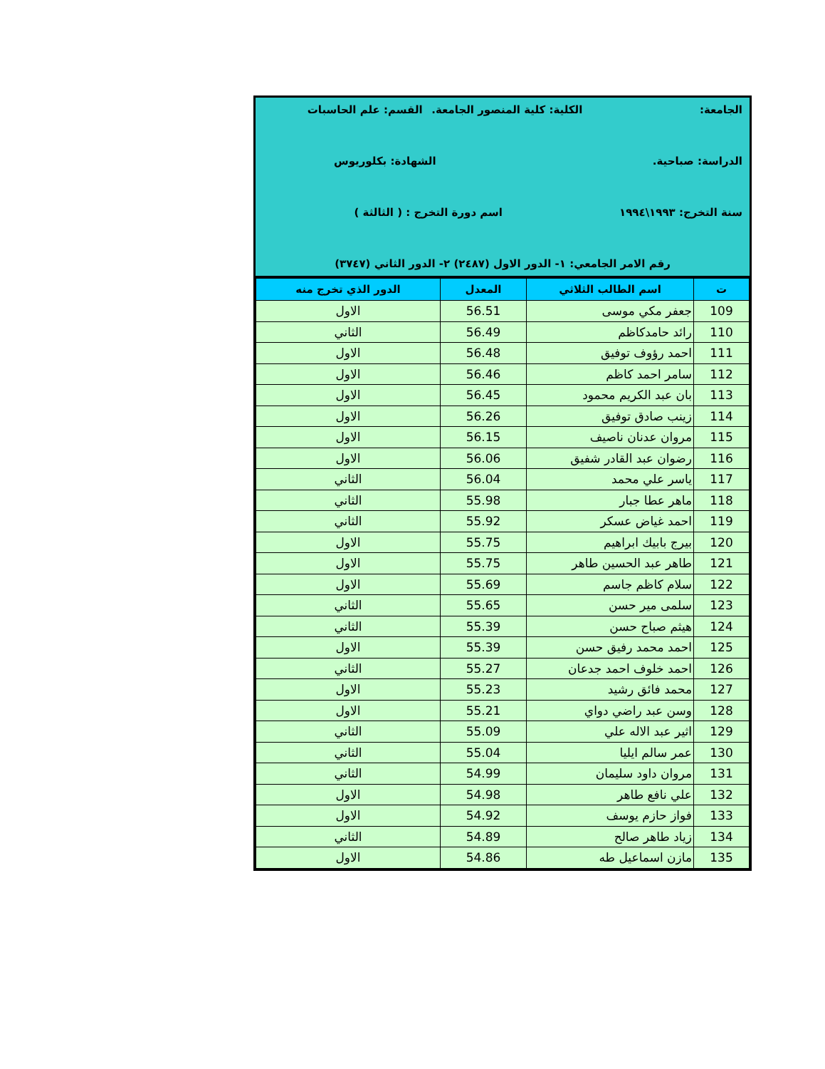الجامعة: الكلية: كلية المنصور الجامعة. القسم: علم الحاسبات
الدراسة: صباحية. الشهادة: بكلوريوس
سنة التخرج: ١٩٩٣\١٩٩٤ اسم دورة التخرج : ( الثالثة )
رقم الامر الجامعي: ١- الدور الاول (٢٤٨٧) ٢- الدور الثاني (٣٧٤٧)
| ت | اسم الطالب الثلاثي | المعدل | الدور الذي تخرج منه |
| --- | --- | --- | --- |
| 109 | جعفر مكي موسى | 56.51 | الاول |
| 110 | رائد حامدكاظم | 56.49 | الثاني |
| 111 | احمد رؤوف توفيق | 56.48 | الاول |
| 112 | سامر احمد كاظم | 56.46 | الاول |
| 113 | بان عبد الكريم محمود | 56.45 | الاول |
| 114 | زينب صادق توفيق | 56.26 | الاول |
| 115 | مروان عدنان ناصيف | 56.15 | الاول |
| 116 | رضوان عبد القادر شفيق | 56.06 | الاول |
| 117 | ياسر علي محمد | 56.04 | الثاني |
| 118 | ماهر عطا جبار | 55.98 | الثاني |
| 119 | احمد غياض عسكر | 55.92 | الثاني |
| 120 | بيرج بابيك ابراهيم | 55.75 | الاول |
| 121 | طاهر عبد الحسين طاهر | 55.75 | الاول |
| 122 | سلام كاظم جاسم | 55.69 | الاول |
| 123 | سلمى مير حسن | 55.65 | الثاني |
| 124 | هيثم صباح حسن | 55.39 | الثاني |
| 125 | احمد محمد رفيق حسن | 55.39 | الاول |
| 126 | احمد خلوف احمد جدعان | 55.27 | الثاني |
| 127 | محمد فائق رشيد | 55.23 | الاول |
| 128 | وسن عبد راضي دواي | 55.21 | الاول |
| 129 | اثير عبد الاله علي | 55.09 | الثاني |
| 130 | عمر سالم ايليا | 55.04 | الثاني |
| 131 | مروان داود سليمان | 54.99 | الثاني |
| 132 | علي نافع طاهر | 54.98 | الاول |
| 133 | فواز حازم يوسف | 54.92 | الاول |
| 134 | زياد طاهر صالح | 54.89 | الثاني |
| 135 | مازن اسماعيل طه | 54.86 | الاول |